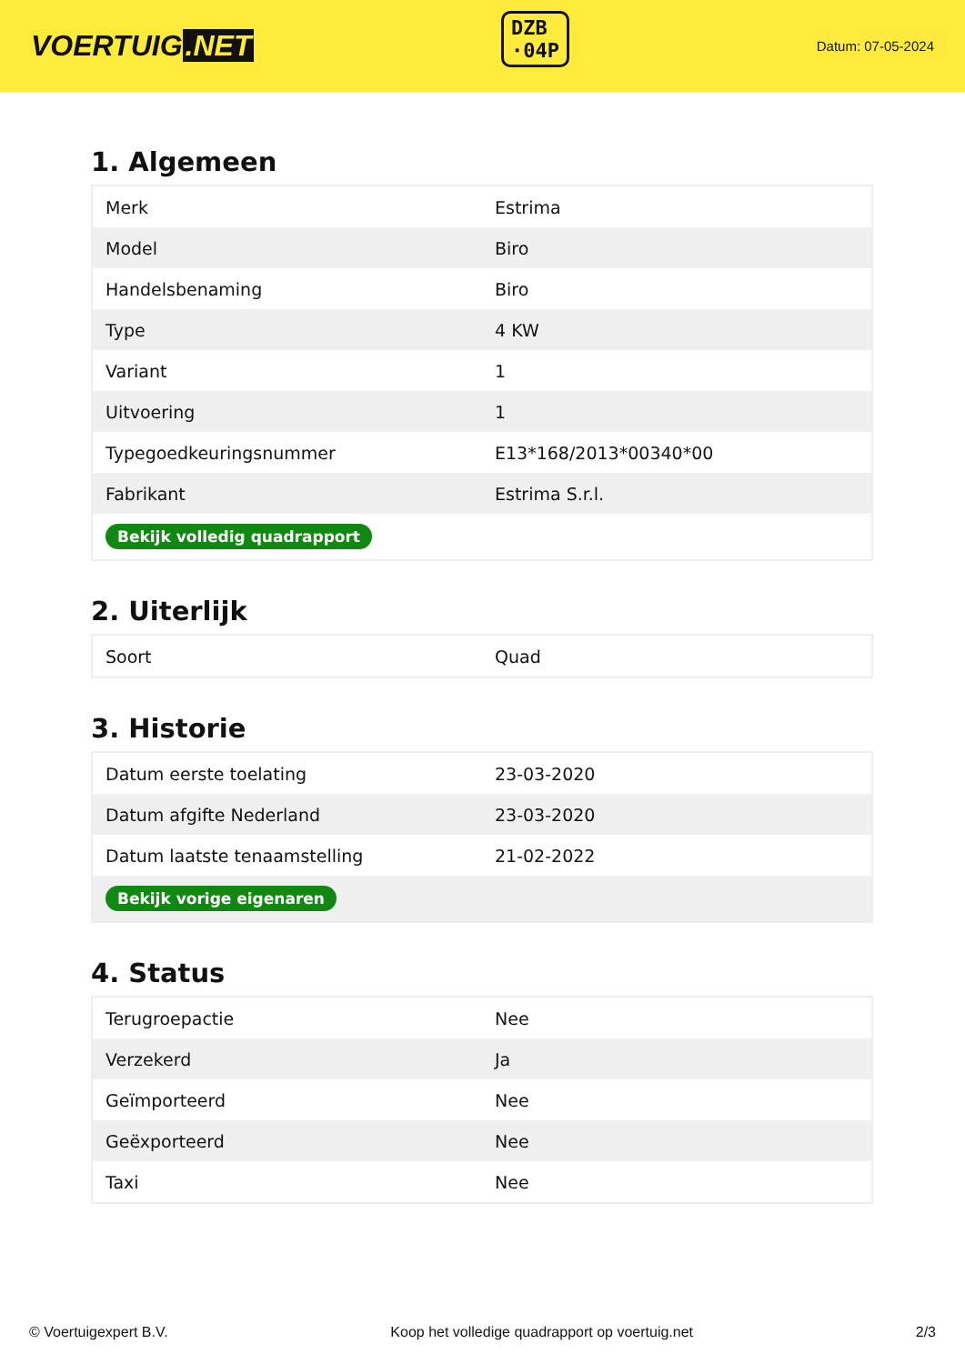VOERTUIG.NET
DZB
·04P
Datum: 07-05-2024
1. Algemeen
| Merk | Estrima |
| Model | Biro |
| Handelsbenaming | Biro |
| Type | 4 KW |
| Variant | 1 |
| Uitvoering | 1 |
| Typegoedkeuringsnummer | E13*168/2013*00340*00 |
| Fabrikant | Estrima S.r.l. |
| Bekijk volledig quadrapport | |
2. Uiterlijk
| Soort | Quad |
3. Historie
| Datum eerste toelating | 23-03-2020 |
| Datum afgifte Nederland | 23-03-2020 |
| Datum laatste tenaamstelling | 21-02-2022 |
| Bekijk vorige eigenaren | |
4. Status
| Terugroepactie | Nee |
| Verzekerd | Ja |
| Geïmporteerd | Nee |
| Geëxporteerd | Nee |
| Taxi | Nee |
© Voertuigexpert B.V. Koop het volledige quadrapport op voertuig.net 2/3